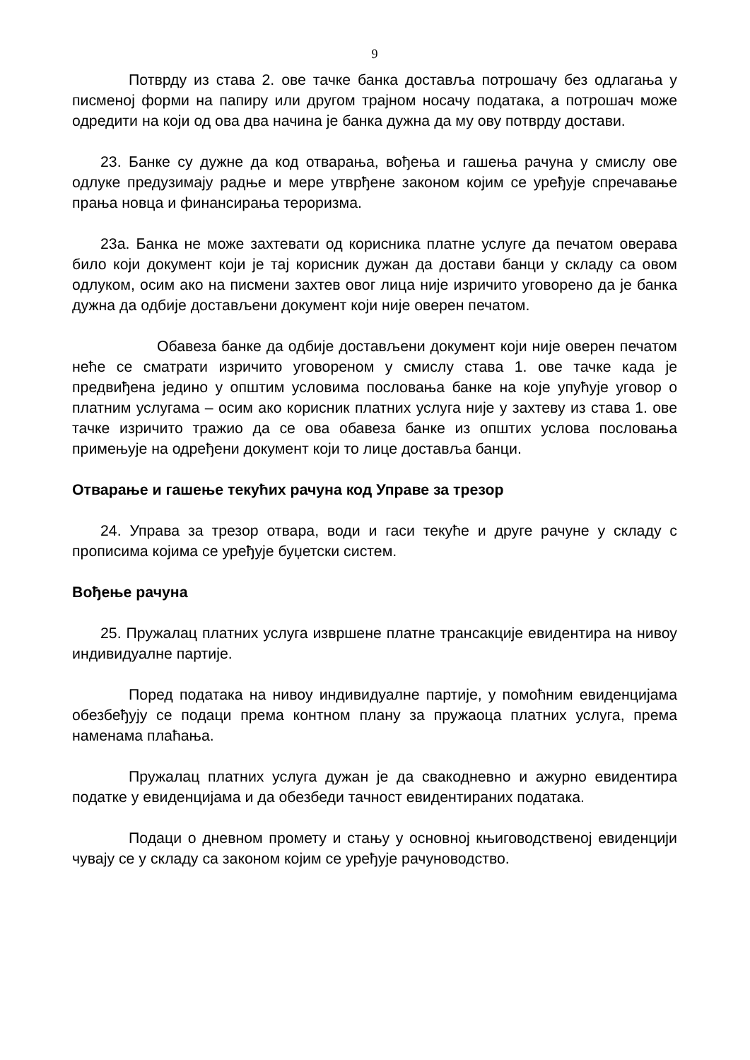9
Потврду из става 2. ове тачке банка доставља потрошачу без одлагања у писменој форми на папиру или другом трајном носачу података, а потрошач може одредити на који од ова два начина је банка дужна да му ову потврду достави.
23. Банке су дужне да код отварања, вођења и гашења рачуна у смислу ове одлуке предузимају радње и мере утврђене законом којим се уређује спречавање прања новца и финансирања тероризма.
23а. Банка не може захтевати од корисника платне услуге да печатом оверава било који документ који је тај корисник дужан да достави банци у складу са овом одлуком, осим ако на писмени захтев овог лица није изричито уговорено да је банка дужна да одбије достављени документ који није оверен печатом.
Обавеза банке да одбије достављени документ који није оверен печатом неће се сматрати изричито уговореном у смислу става 1. ове тачке када је предвиђена једино у општим условима пословања банке на које упућује уговор о платним услугама – осим ако корисник платних услуга није у захтеву из става 1. ове тачке изричито тражио да се ова обавеза банке из општих услова пословања примењује на одређени документ који то лице доставља банци.
Отварање и гашење текућих рачуна код Управе за трезор
24. Управа за трезор отвара, води и гаси текуће и друге рачуне у складу с прописима којима се уређује буџетски систем.
Вођење рачуна
25. Пружалац платних услуга извршене платне трансакције евидентира на нивоу индивидуалне партије.
Поред података на нивоу индивидуалне партије, у помоћним евиденцијама обезбеђују се подаци према контном плану за пружаоца платних услуга, према наменама плаћања.
Пружалац платних услуга дужан је да свакодневно и ажурно евидентира податке у евиденцијама и да обезбеди тачност евидентираних података.
Подаци о дневном промету и стању у основној књиговодственој евиденцији чувају се у складу са законом којим се уређује рачуноводство.